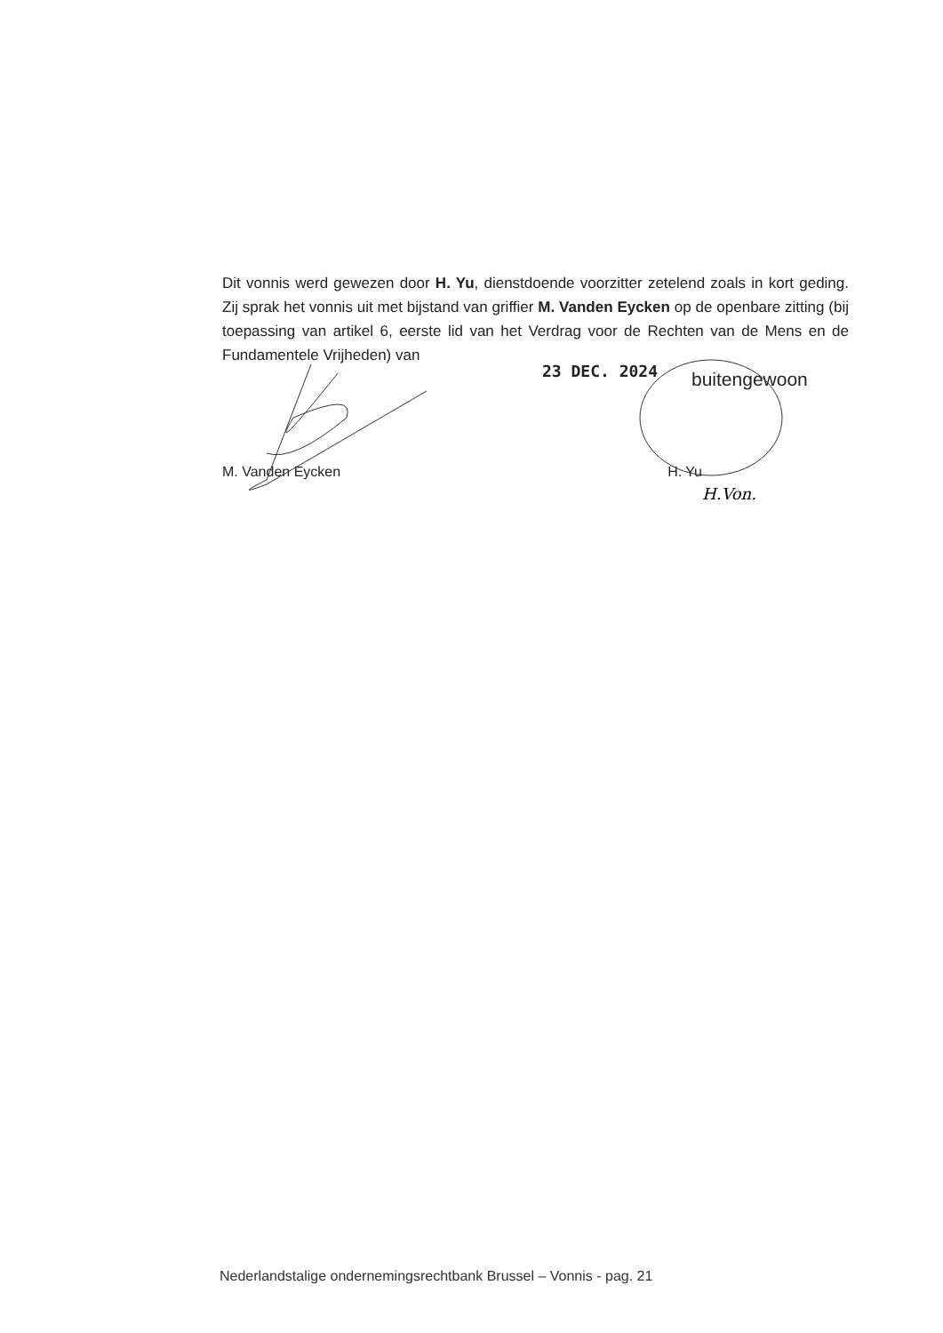Dit vonnis werd gewezen door H. Yu, dienstdoende voorzitter zetelend zoals in kort geding. Zij sprak het vonnis uit met bijstand van griffier M. Vanden Eycken op de openbare zitting (bij toepassing van artikel 6, eerste lid van het Verdrag voor de Rechten van de Mens en de Fundamentele Vrijheden) van
23 DEC. 2024 buitengewoon
M. Vanden Eycken H. Yu
H.Von.
Nederlandstalige ondernemingsrechtbank Brussel – Vonnis - pag. 21